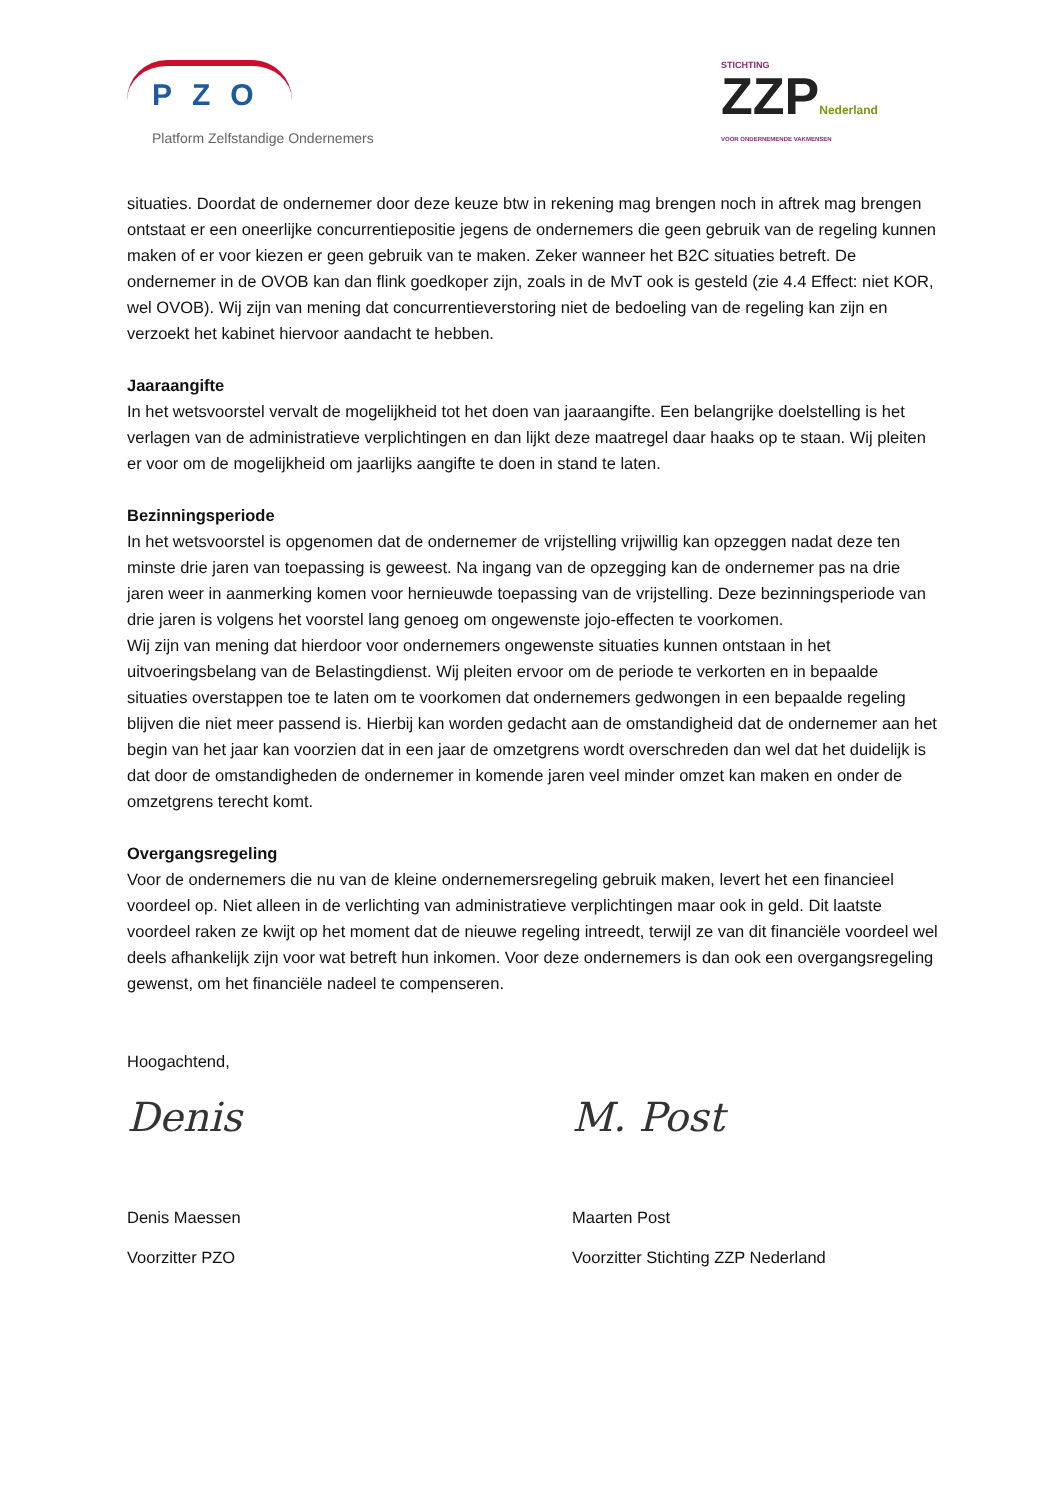PZO
Platform Zelfstandige Ondernemers
STICHTING
ZZPNederland
VOOR ONDERNEMENDE VAKMENSEN
situaties. Doordat de ondernemer door deze keuze btw in rekening mag brengen noch in aftrek mag brengen ontstaat er een oneerlijke concurrentiepositie jegens de ondernemers die geen gebruik van de regeling kunnen maken of er voor kiezen er geen gebruik van te maken. Zeker wanneer het B2C situaties betreft. De ondernemer in de OVOB kan dan flink goedkoper zijn, zoals in de MvT ook is gesteld (zie 4.4 Effect: niet KOR, wel OVOB). Wij zijn van mening dat concurrentieverstoring niet de bedoeling van de regeling kan zijn en verzoekt het kabinet hiervoor aandacht te hebben.
Jaaraangifte
In het wetsvoorstel vervalt de mogelijkheid tot het doen van jaaraangifte. Een belangrijke doelstelling is het verlagen van de administratieve verplichtingen en dan lijkt deze maatregel daar haaks op te staan. Wij pleiten er voor om de mogelijkheid om jaarlijks aangifte te doen in stand te laten.
Bezinningsperiode
In het wetsvoorstel is opgenomen dat de ondernemer de vrijstelling vrijwillig kan opzeggen nadat deze ten minste drie jaren van toepassing is geweest. Na ingang van de opzegging kan de ondernemer pas na drie jaren weer in aanmerking komen voor hernieuwde toepassing van de vrijstelling. Deze bezinningsperiode van drie jaren is volgens het voorstel lang genoeg om ongewenste jojo-effecten te voorkomen.
Wij zijn van mening dat hierdoor voor ondernemers ongewenste situaties kunnen ontstaan in het uitvoeringsbelang van de Belastingdienst. Wij pleiten ervoor om de periode te verkorten en in bepaalde situaties overstappen toe te laten om te voorkomen dat ondernemers gedwongen in een bepaalde regeling blijven die niet meer passend is. Hierbij kan worden gedacht aan de omstandigheid dat de ondernemer aan het begin van het jaar kan voorzien dat in een jaar de omzetgrens wordt overschreden dan wel dat het duidelijk is dat door de omstandigheden de ondernemer in komende jaren veel minder omzet kan maken en onder de omzetgrens terecht komt.
Overgangsregeling
Voor de ondernemers die nu van de kleine ondernemersregeling gebruik maken, levert het een financieel voordeel op. Niet alleen in de verlichting van administratieve verplichtingen maar ook in geld. Dit laatste voordeel raken ze kwijt op het moment dat de nieuwe regeling intreedt, terwijl ze van dit financiële voordeel wel deels afhankelijk zijn voor wat betreft hun inkomen. Voor deze ondernemers is dan ook een overgangsregeling gewenst, om het financiële nadeel te compenseren.
Hoogachtend,
Denis
Denis Maessen
Voorzitter PZO
M. Post
Maarten Post
Voorzitter Stichting ZZP Nederland